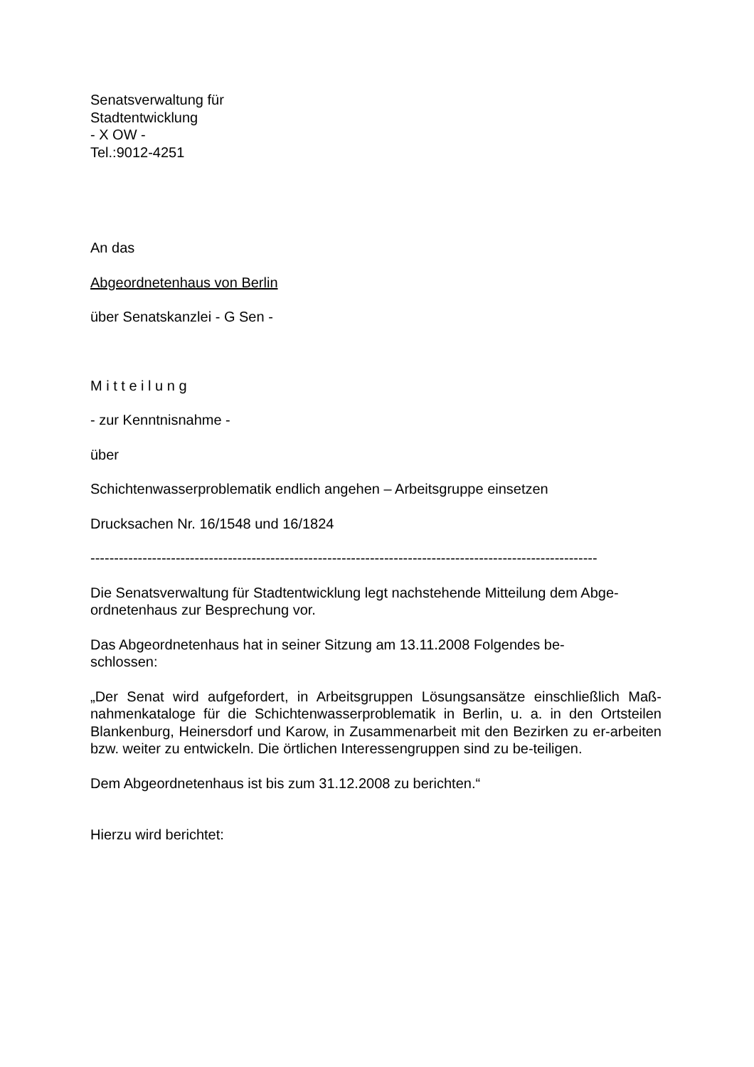Senatsverwaltung für
Stadtentwicklung
- X OW -
Tel.:9012-4251
An das
Abgeordnetenhaus von Berlin
über Senatskanzlei - G Sen -
M i t t e i l u n g
- zur Kenntnisnahme -
über
Schichtenwasserproblematik endlich angehen – Arbeitsgruppe einsetzen
Drucksachen Nr. 16/1548 und 16/1824
-----------------------------------------------------------------------------------------------------------
Die Senatsverwaltung für Stadtentwicklung legt nachstehende Mitteilung dem Abge-
ordnetenhaus zur Besprechung vor.
Das Abgeordnetenhaus hat in seiner Sitzung am 13.11.2008 Folgendes be-
schlossen:
„Der Senat wird aufgefordert, in Arbeitsgruppen Lösungsansätze einschließlich Maß-nahmenkataloge für die Schichtenwasserproblematik in Berlin, u. a. in den Ortsteilen Blankenburg, Heinersdorf und Karow, in Zusammenarbeit mit den Bezirken zu er-arbeiten bzw. weiter zu entwickeln. Die örtlichen Interessengruppen sind zu be-teiligen.
Dem Abgeordnetenhaus ist bis zum 31.12.2008 zu berichten.“
Hierzu wird berichtet: